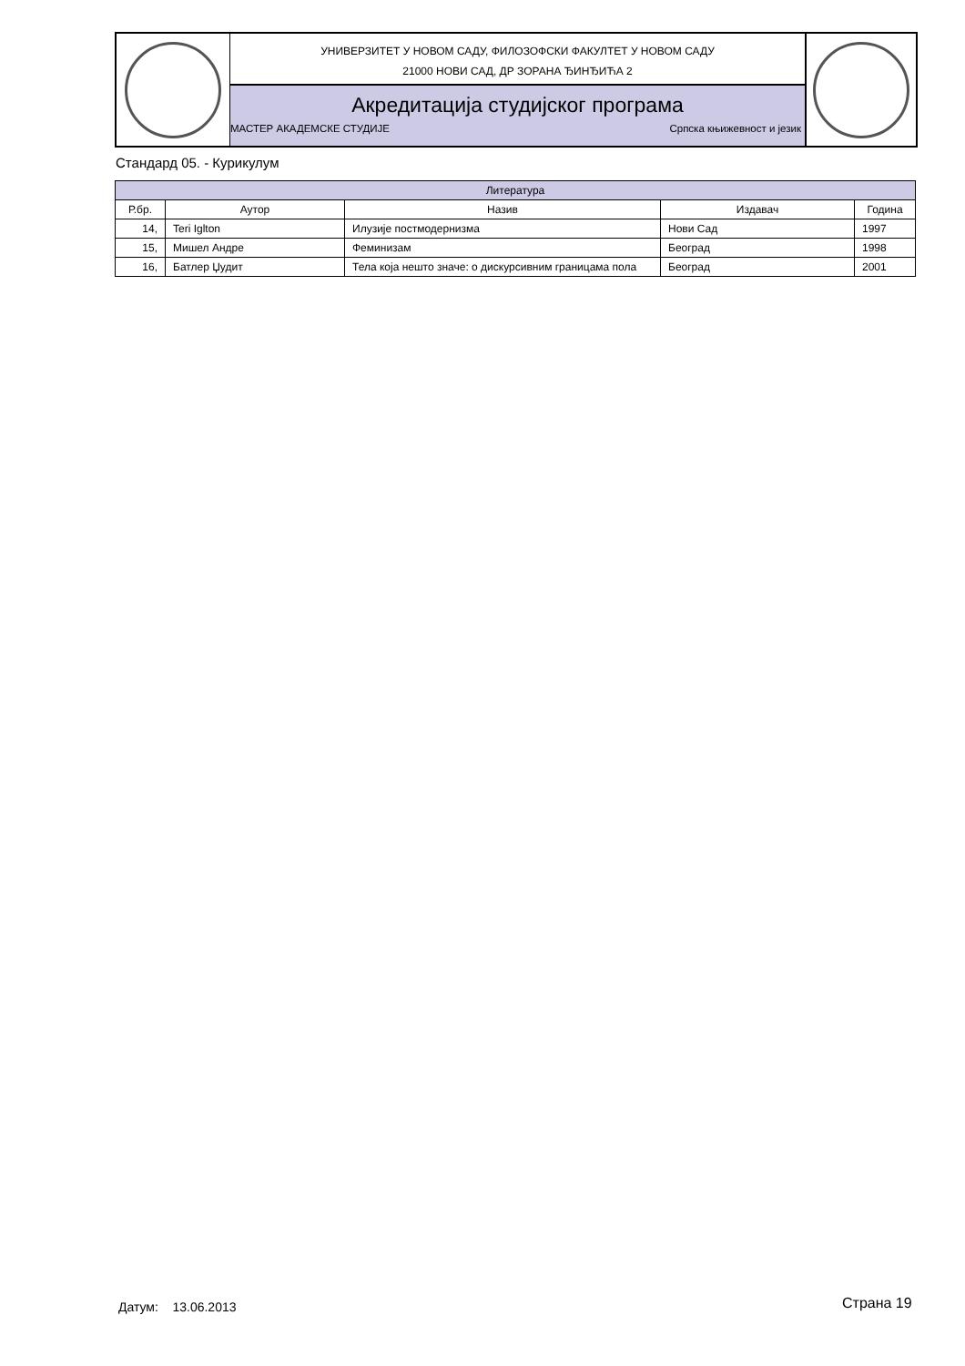УНИВЕРЗИТЕТ У НОВОМ САДУ, ФИЛОЗОФСКИ ФАКУЛТЕТ У НОВОМ САДУ
21000 НОВИ САД, ДР ЗОРАНА ЂИНЂИЋА 2
Акредитација студијског програма
МАСТЕР АКАДЕМСКЕ СТУДИЈЕ Српска књижевност и језик
Стандард 05. - Курикулум
| Литература | | | | |
| --- | --- | --- | --- | --- |
| Р.бр. | Аутор | Назив | Издавач | Година |
| 14, | Teri Iglton | Илузије постмодернизма | Нови Сад | 1997 |
| 15, | Мишел Андре | Феминизам | Београд | 1998 |
| 16, | Батлер Џудит | Тела која нешто значе: о дискурсивним границама пола | Београд | 2001 |
Датум: 13.06.2013 Страна 19